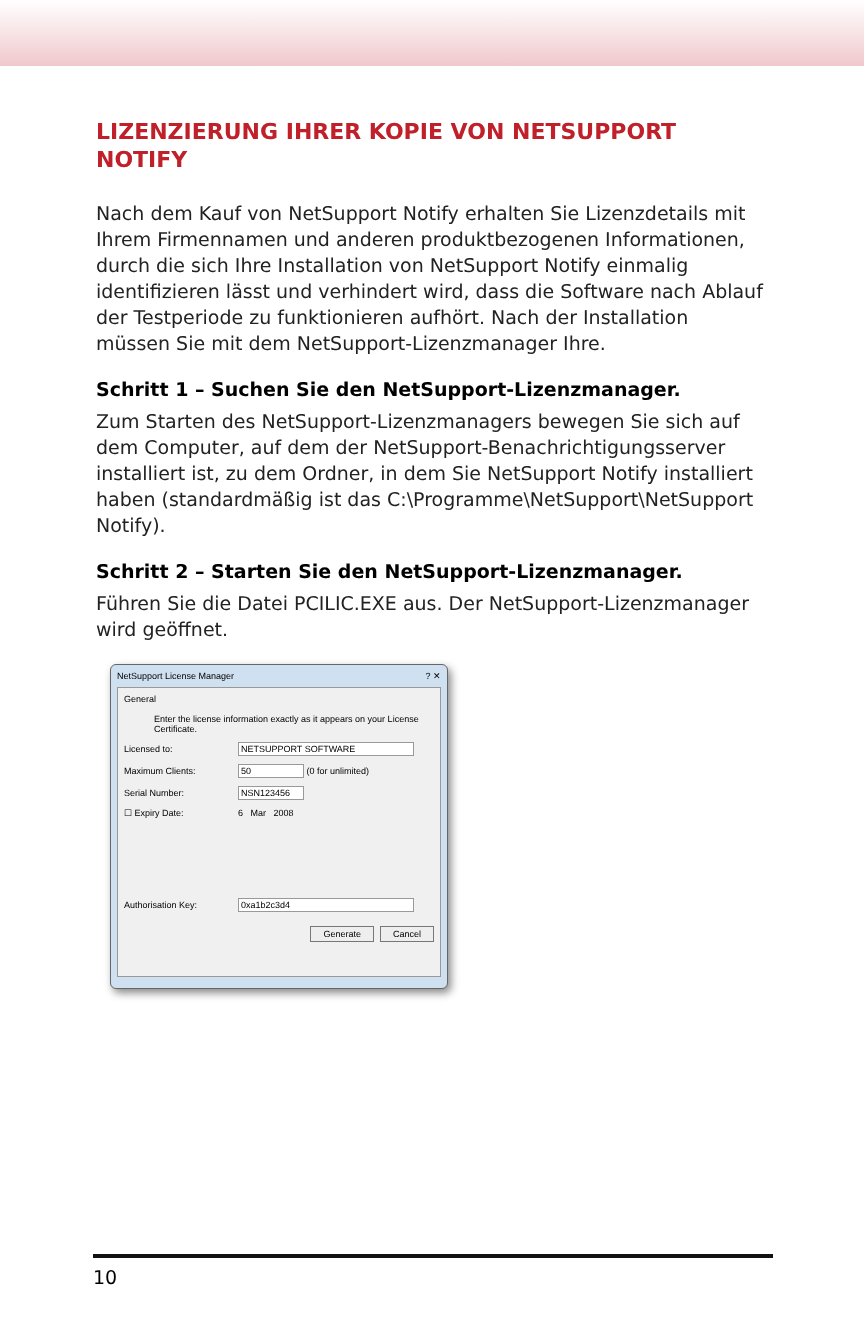LIZENZIERUNG IHRER KOPIE VON NETSUPPORT NOTIFY
Nach dem Kauf von NetSupport Notify erhalten Sie Lizenzdetails mit Ihrem Firmennamen und anderen produktbezogenen Informationen, durch die sich Ihre Installation von NetSupport Notify einmalig identifizieren lässt und verhindert wird, dass die Software nach Ablauf der Testperiode zu funktionieren aufhört. Nach der Installation müssen Sie mit dem NetSupport-Lizenzmanager Ihre.
Schritt 1 – Suchen Sie den NetSupport-Lizenzmanager.
Zum Starten des NetSupport-Lizenzmanagers bewegen Sie sich auf dem Computer, auf dem der NetSupport-Benachrichtigungsserver installiert ist, zu dem Ordner, in dem Sie NetSupport Notify installiert haben (standardmäßig ist das C:\Programme\NetSupport\NetSupport Notify).
Schritt 2 – Starten Sie den NetSupport-Lizenzmanager.
Führen Sie die Datei PCILIC.EXE aus. Der NetSupport-Lizenzmanager wird geöffnet.
NetSupport License Manager ? ✕
General
Enter the license information exactly as it appears on your License Certificate.
Licensed to: NETSUPPORT SOFTWARE
Maximum Clients: 50
(0 for unlimited)
Serial Number: NSN123456
☐ Expiry Date: 6 Mar 2008
Authorisation Key: 0xa1b2c3d4
Generate Cancel
10